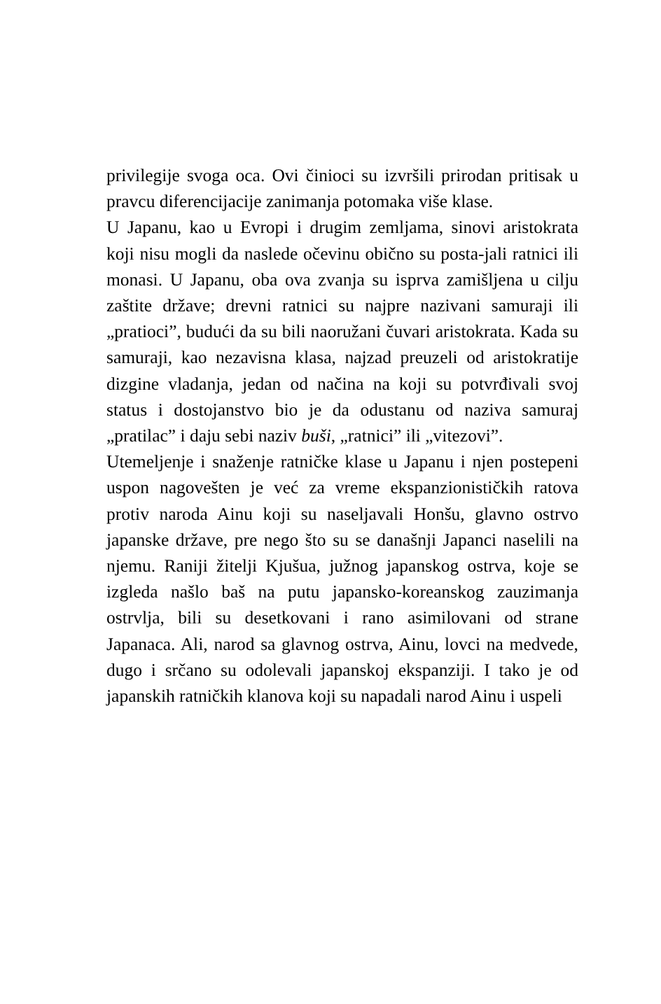privilegije svoga oca. Ovi činioci su izvršili prirodan pritisak u pravcu diferencijacije zanimanja potomaka više klase.
U Japanu, kao u Evropi i drugim zemljama, sinovi aristokrata koji nisu mogli da naslede očevinu obično su posta-jali ratnici ili monasi. U Japanu, oba ova zvanja su isprva zamišljena u cilju zaštite države; drevni ratnici su najpre nazivani samuraji ili „pratioci”, budući da su bili naoružani čuvari aristokrata. Kada su samuraji, kao nezavisna klasa, najzad preuzeli od aristokratije dizgine vladanja, jedan od načina na koji su potvrđivali svoj status i dostojanstvo bio je da odustanu od naziva samuraj „pratilac” i daju sebi naziv buši, „ratnici” ili „vitezovi”.
Utemeljenje i snaženje ratničke klase u Japanu i njen postepeni uspon nagovešten je već za vreme ekspanzionističkih ratova protiv naroda Ainu koji su naseljavali Honšu, glavno ostrvo japanske države, pre nego što su se današnji Japanci naselili na njemu. Raniji žitelji Kjušua, južnog japanskog ostrva, koje se izgleda našlo baš na putu japansko-koreanskog zauzimanja ostrvlja, bili su desetkovani i rano asimilovani od strane Japanaca. Ali, narod sa glavnog ostrva, Ainu, lovci na medvede, dugo i srčano su odolevali japanskoj ekspanziji. I tako je od japanskih ratničkih klanova koji su napadali narod Ainu i uspeli